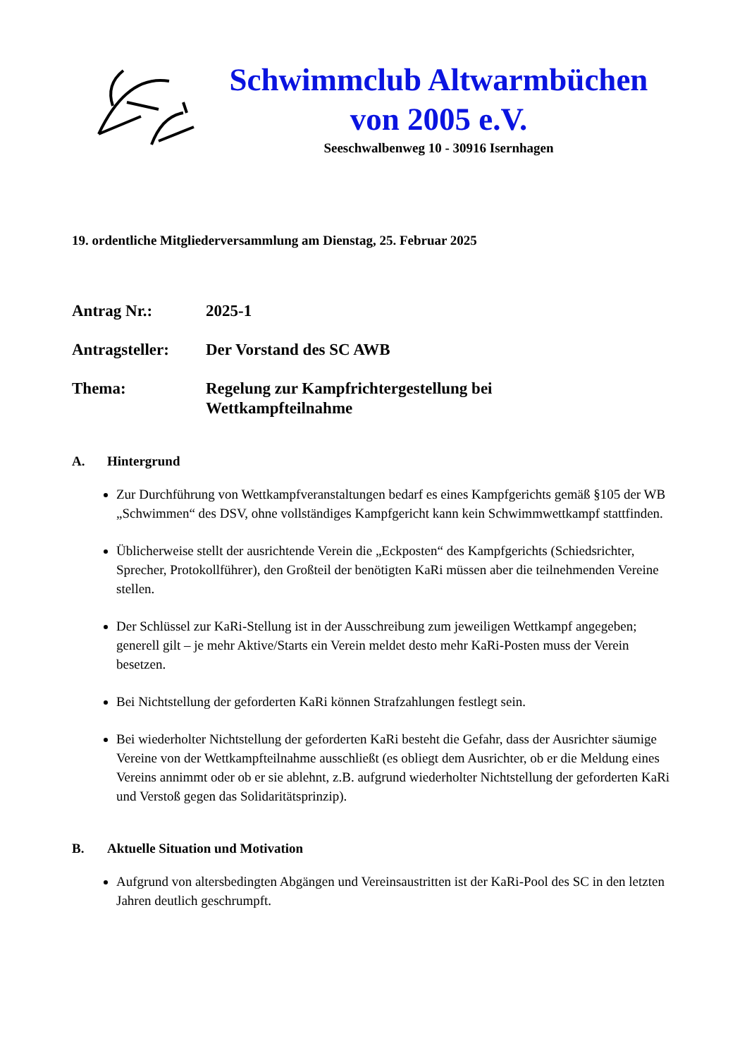Schwimmclub Altwarmbüchen
von 2005 e.V.
Seeschwalbenweg 10 - 30916 Isernhagen
19. ordentliche Mitgliederversammlung am Dienstag, 25. Februar 2025
Antrag Nr.: 2025-1
Antragsteller:
Der Vorstand des SC AWB
Thema: Regelung zur Kampfrichtergestellung bei
Wettkampfteilnahme
A. Hintergrund
Zur Durchführung von Wettkampfveranstaltungen bedarf es eines Kampfgerichts gemäß §105 der WB „Schwimmen“ des DSV, ohne vollständiges Kampfgericht kann kein Schwimmwettkampf stattfinden.
Üblicherweise stellt der ausrichtende Verein die „Eckposten“ des Kampfgerichts (Schiedsrichter, Sprecher, Protokollführer), den Großteil der benötigten KaRi müssen aber die teilnehmenden Vereine stellen.
Der Schlüssel zur KaRi-Stellung ist in der Ausschreibung zum jeweiligen Wettkampf angegeben; generell gilt – je mehr Aktive/Starts ein Verein meldet desto mehr KaRi-Posten muss der Verein besetzen.
Bei Nichtstellung der geforderten KaRi können Strafzahlungen festlegt sein.
Bei wiederholter Nichtstellung der geforderten KaRi besteht die Gefahr, dass der Ausrichter säumige Vereine von der Wettkampfteilnahme ausschließt (es obliegt dem Ausrichter, ob er die Meldung eines Vereins annimmt oder ob er sie ablehnt, z.B. aufgrund wiederholter Nichtstellung der geforderten KaRi und Verstoß gegen das Solidaritätsprinzip).
B. Aktuelle Situation und Motivation
Aufgrund von altersbedingten Abgängen und Vereinsaustritten ist der KaRi-Pool des SC in den letzten Jahren deutlich geschrumpft.